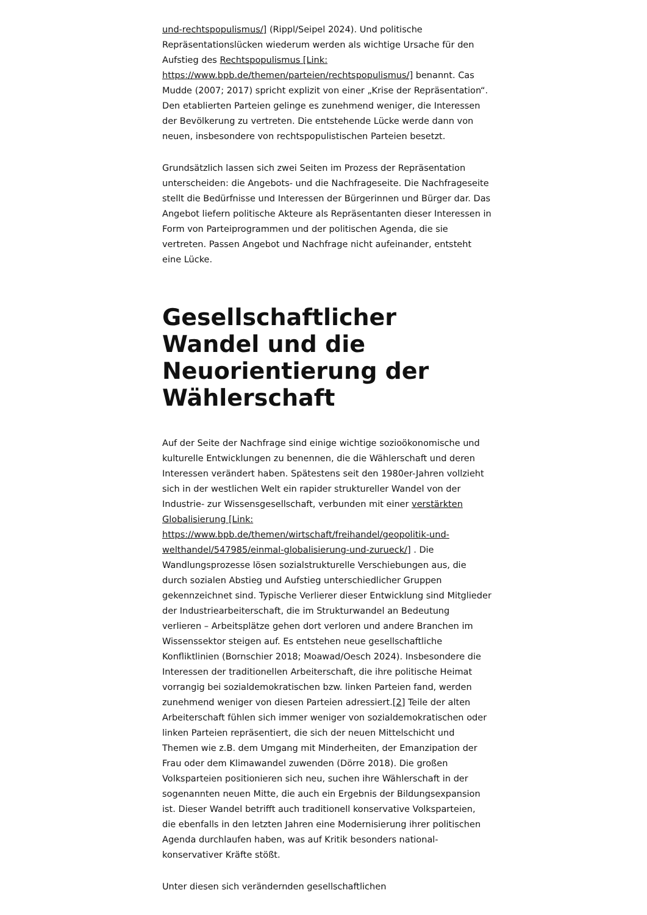und-rechtspopulismus/] (Rippl/Seipel 2024). Und politische Repräsentationslücken wiederum werden als wichtige Ursache für den Aufstieg des Rechtspopulismus [Link: https://www.bpb.de/themen/parteien/rechtspopulismus/] benannt. Cas Mudde (2007; 2017) spricht explizit von einer „Krise der Repräsentation“. Den etablierten Parteien gelinge es zunehmend weniger, die Interessen der Bevölkerung zu vertreten. Die entstehende Lücke werde dann von neuen, insbesondere von rechtspopulistischen Parteien besetzt.
Grundsätzlich lassen sich zwei Seiten im Prozess der Repräsentation unterscheiden: die Angebots- und die Nachfrageseite. Die Nachfrageseite stellt die Bedürfnisse und Interessen der Bürgerinnen und Bürger dar. Das Angebot liefern politische Akteure als Repräsentanten dieser Interessen in Form von Parteiprogrammen und der politischen Agenda, die sie vertreten. Passen Angebot und Nachfrage nicht aufeinander, entsteht eine Lücke.
Gesellschaftlicher Wandel und die Neuorientierung der Wählerschaft
Auf der Seite der Nachfrage sind einige wichtige sozioökonomische und kulturelle Entwicklungen zu benennen, die die Wählerschaft und deren Interessen verändert haben. Spätestens seit den 1980er-Jahren vollzieht sich in der westlichen Welt ein rapider struktureller Wandel von der Industrie- zur Wissensgesellschaft, verbunden mit einer verstärkten Globalisierung [Link: https://www.bpb.de/themen/wirtschaft/freihandel/geopolitik-und-welthandel/547985/einmal-globalisierung-und-zurueck/] . Die Wandlungsprozesse lösen sozialstrukturelle Verschiebungen aus, die durch sozialen Abstieg und Aufstieg unterschiedlicher Gruppen gekennzeichnet sind. Typische Verlierer dieser Entwicklung sind Mitglieder der Industriearbeiterschaft, die im Strukturwandel an Bedeutung verlieren – Arbeitsplätze gehen dort verloren und andere Branchen im Wissenssektor steigen auf. Es entstehen neue gesellschaftliche Konfliktlinien (Bornschier 2018; Moawad/Oesch 2024). Insbesondere die Interessen der traditionellen Arbeiterschaft, die ihre politische Heimat vorrangig bei sozialdemokratischen bzw. linken Parteien fand, werden zunehmend weniger von diesen Parteien adressiert.[2] Teile der alten Arbeiterschaft fühlen sich immer weniger von sozialdemokratischen oder linken Parteien repräsentiert, die sich der neuen Mittelschicht und Themen wie z.B. dem Umgang mit Minderheiten, der Emanzipation der Frau oder dem Klimawandel zuwenden (Dörre 2018). Die großen Volksparteien positionieren sich neu, suchen ihre Wählerschaft in der sogenannten neuen Mitte, die auch ein Ergebnis der Bildungsexpansion ist. Dieser Wandel betrifft auch traditionell konservative Volksparteien, die ebenfalls in den letzten Jahren eine Modernisierung ihrer politischen Agenda durchlaufen haben, was auf Kritik besonders national-konservativer Kräfte stößt.
Unter diesen sich verändernden gesellschaftlichen